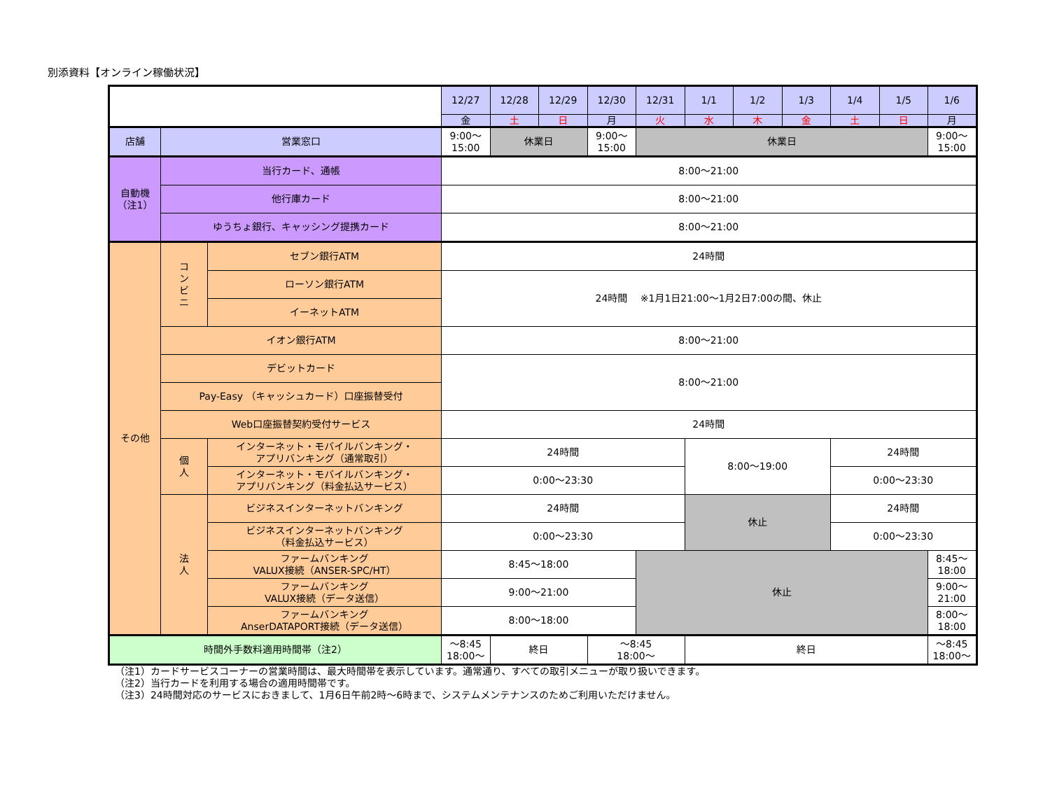別添資料【オンライン稼働状況】
| | | | 12/27 | 12/28 | 12/29 | 12/30 | 12/31 | 1/1 | 1/2 | 1/3 | 1/4 | 1/5 | 1/6 |
| | | | 金 | 土 | 日 | 月 | 火 | 水 | 木 | 金 | 土 | 日 | 月 |
| 店舗 | 営業窓口 | | 9:00～ 15:00 | 休業日 | | 9:00～ 15:00 | 休業日 | | | | | | 9:00～ 15:00 |
| 自動機 （注1） | 当行カード、通帳 | | 8:00～21:00 | | | | | | | | | | |
| | 他行庫カード | | 8:00～21:00 | | | | | | | | | | |
| | ゆうちょ銀行、キャッシング提携カード | | 8:00～21:00 | | | | | | | | | | |
| その他 | コ ン ビ ニ | セブン銀行ATM | 24時間 | | | | | | | | | | |
| | | ローソン銀行ATM | 24時間 ※1月1日21:00～1月2日7:00の間、休止 | | | | | | | | | | |
| | | イーネットATM | | | | | | | | | | | |
| | イオン銀行ATM | | 8:00～21:00 | | | | | | | | | | |
| | デビットカード | | 8:00～21:00 | | | | | | | | | | |
| | Pay-Easy （キャッシュカード）口座振替受付 | | | | | | | | | | | | |
| | Web口座振替契約受付サービス | | 24時間 | | | | | | | | | | |
| | 個 人 | インターネット・モバイルバンキング・ アプリバンキング（通常取引） | 24時間 | | | | | 8:00～19:00 | | | 24時間 | | |
| | | インターネット・モバイルバンキング・ アプリバンキング（料金払込サービス） | 0:00～23:30 | | | | | | | | 0:00～23:30 | | |
| | 法 人 | ビジネスインターネットバンキング | 24時間 | | | | | 休止 | | | 24時間 | | |
| | | ビジネスインターネットバンキング （料金払込サービス） | 0:00～23:30 | | | | | | | | 0:00～23:30 | | |
| | | ファームバンキング VALUX接続（ANSER-SPC/HT） | 8:45～18:00 | | | | 休止 | | | | | | 8:45～ 18:00 |
| | | ファームバンキング VALUX接続（データ送信） | 9:00～21:00 | | | | | | | | | | 9:00～ 21:00 |
| | | ファームバンキング AnserDATAPORT接続（データ送信） | 8:00～18:00 | | | | | | | | | | 8:00～ 18:00 |
| 時間外手数料適用時間帯（注2） | | | ～8:45 18:00～ | 終日 | | ～8:45 18:00～ | | 終日 | | | | | ～8:45 18:00～ |
（注1）カードサービスコーナーの営業時間は、最大時間帯を表示しています。通常通り、すべての取引メニューが取り扱いできます。
（注2）当行カードを利用する場合の適用時間帯です。
（注3）24時間対応のサービスにおきまして、1月6日午前2時～6時まで、システムメンテナンスのためご利用いただけません。